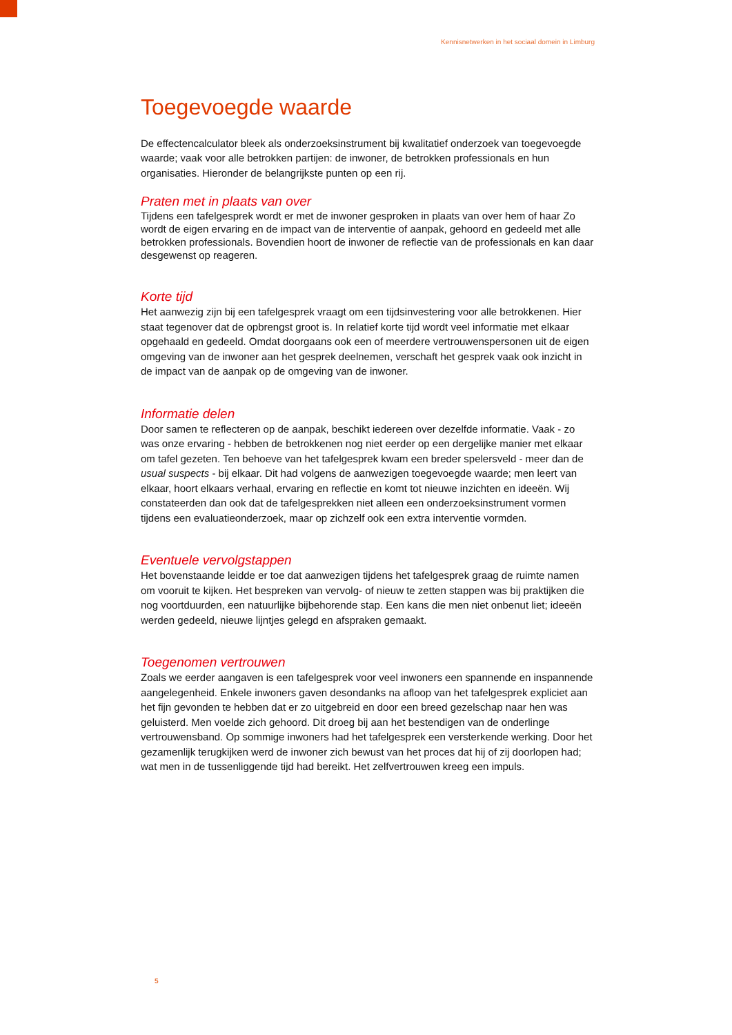Kennisnetwerken in het sociaal domein in Limburg
Toegevoegde waarde
De effectencalculator bleek als onderzoeksinstrument bij kwalitatief onderzoek van toegevoegde waarde; vaak voor alle betrokken partijen: de inwoner, de betrokken professionals en hun organisaties. Hieronder de belangrijkste punten op een rij.
Praten met in plaats van over
Tijdens een tafelgesprek wordt er met de inwoner gesproken in plaats van over hem of haar Zo wordt de eigen ervaring en de impact van de interventie of aanpak, gehoord en gedeeld met alle betrokken professionals. Bovendien hoort de inwoner de reflectie van de professionals en kan daar desgewenst op reageren.
Korte tijd
Het aanwezig zijn bij een tafelgesprek vraagt om een tijdsinvestering voor alle betrokkenen. Hier staat tegenover dat de opbrengst groot is. In relatief korte tijd wordt veel informatie met elkaar opgehaald en gedeeld. Omdat doorgaans ook een of meerdere vertrouwenspersonen uit de eigen omgeving van de inwoner aan het gesprek deelnemen, verschaft het gesprek vaak ook inzicht in de impact van de aanpak op de omgeving van de inwoner.
Informatie delen
Door samen te reflecteren op de aanpak, beschikt iedereen over dezelfde informatie. Vaak - zo was onze ervaring - hebben de betrokkenen nog niet eerder op een dergelijke manier met elkaar om tafel gezeten. Ten behoeve van het tafelgesprek kwam een breder spelersveld - meer dan de usual suspects - bij elkaar. Dit had volgens de aanwezigen toegevoegde waarde; men leert van elkaar, hoort elkaars verhaal, ervaring en reflectie en komt tot nieuwe inzichten en ideeën. Wij constateerden dan ook dat de tafelgesprekken niet alleen een onderzoeksinstrument vormen tijdens een evaluatieonderzoek, maar op zichzelf ook een extra interventie vormden.
Eventuele vervolgstappen
Het bovenstaande leidde er toe dat aanwezigen tijdens het tafelgesprek graag de ruimte namen om vooruit te kijken. Het bespreken van vervolg- of nieuw te zetten stappen was bij praktijken die nog voortduurden, een natuurlijke bijbehorende stap. Een kans die men niet onbenut liet; ideeën werden gedeeld, nieuwe lijntjes gelegd en afspraken gemaakt.
Toegenomen vertrouwen
Zoals we eerder aangaven is een tafelgesprek voor veel inwoners een spannende en inspannende aangelegenheid. Enkele inwoners gaven desondanks na afloop van het tafelgesprek expliciet aan het fijn gevonden te hebben dat er zo uitgebreid en door een breed gezelschap naar hen was geluisterd. Men voelde zich gehoord. Dit droeg bij aan het bestendigen van de onderlinge vertrouwensband. Op sommige inwoners had het tafelgesprek een versterkende werking. Door het gezamenlijk terugkijken werd de inwoner zich bewust van het proces dat hij of zij doorlopen had; wat men in de tussenliggende tijd had bereikt. Het zelfvertrouwen kreeg een impuls.
5